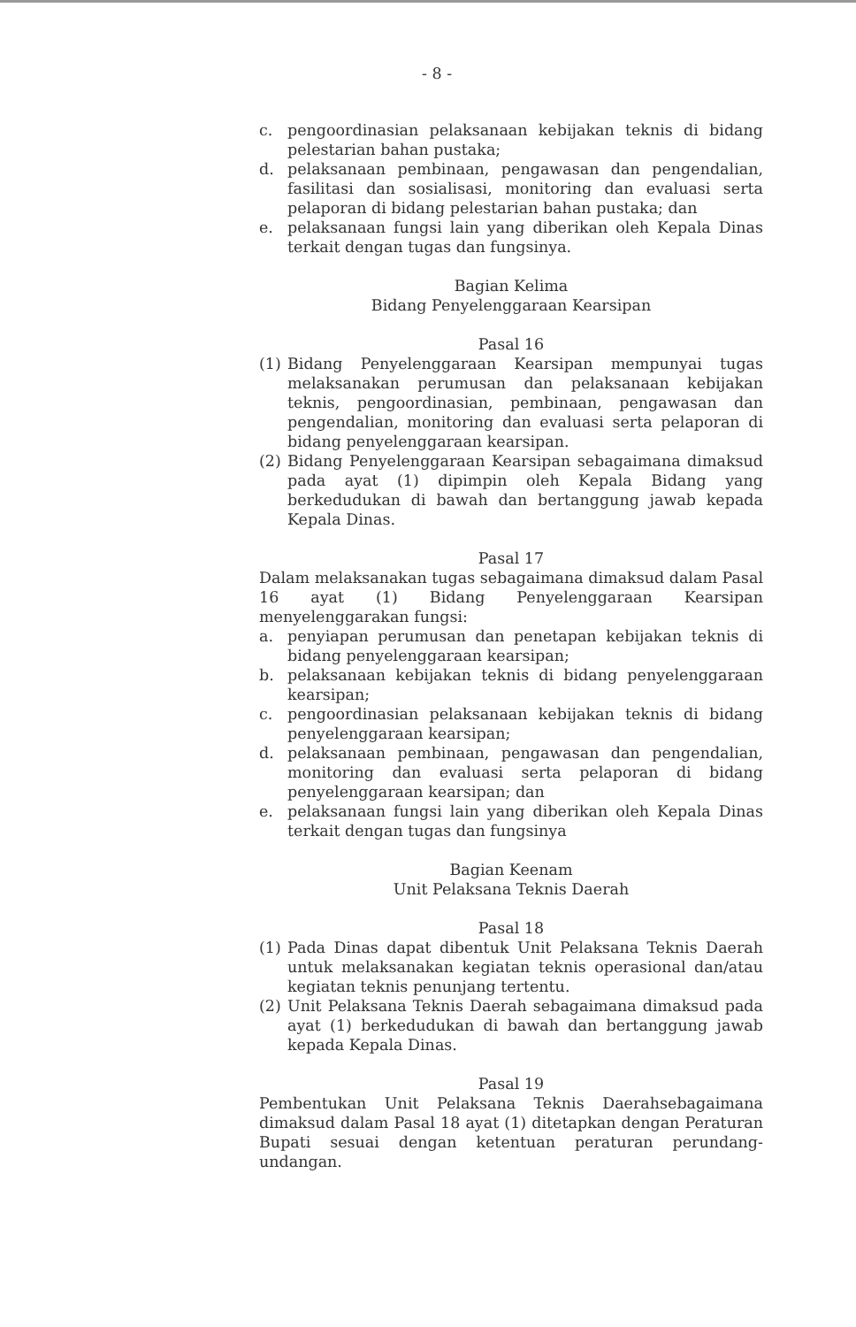- 8 -
c. pengoordinasian pelaksanaan kebijakan teknis di bidang pelestarian bahan pustaka;
d. pelaksanaan pembinaan, pengawasan dan pengendalian, fasilitasi dan sosialisasi, monitoring dan evaluasi serta pelaporan di bidang pelestarian bahan pustaka; dan
e. pelaksanaan fungsi lain yang diberikan oleh Kepala Dinas terkait dengan tugas dan fungsinya.
Bagian Kelima
Bidang Penyelenggaraan Kearsipan
Pasal 16
(1) Bidang Penyelenggaraan Kearsipan mempunyai tugas melaksanakan perumusan dan pelaksanaan kebijakan teknis, pengoordinasian, pembinaan, pengawasan dan pengendalian, monitoring dan evaluasi serta pelaporan di bidang penyelenggaraan kearsipan.
(2) Bidang Penyelenggaraan Kearsipan sebagaimana dimaksud pada ayat (1) dipimpin oleh Kepala Bidang yang berkedudukan di bawah dan bertanggung jawab kepada Kepala Dinas.
Pasal 17
Dalam melaksanakan tugas sebagaimana dimaksud dalam Pasal 16 ayat (1) Bidang Penyelenggaraan Kearsipan menyelenggarakan fungsi:
a. penyiapan perumusan dan penetapan kebijakan teknis di bidang penyelenggaraan kearsipan;
b. pelaksanaan kebijakan teknis di bidang penyelenggaraan kearsipan;
c. pengoordinasian pelaksanaan kebijakan teknis di bidang penyelenggaraan kearsipan;
d. pelaksanaan pembinaan, pengawasan dan pengendalian, monitoring dan evaluasi serta pelaporan di bidang penyelenggaraan kearsipan; dan
e. pelaksanaan fungsi lain yang diberikan oleh Kepala Dinas terkait dengan tugas dan fungsinya
Bagian Keenam
Unit Pelaksana Teknis Daerah
Pasal 18
(1) Pada Dinas dapat dibentuk Unit Pelaksana Teknis Daerah untuk melaksanakan kegiatan teknis operasional dan/atau kegiatan teknis penunjang tertentu.
(2) Unit Pelaksana Teknis Daerah sebagaimana dimaksud pada ayat (1) berkedudukan di bawah dan bertanggung jawab kepada Kepala Dinas.
Pasal 19
Pembentukan Unit Pelaksana Teknis Daerahsebagaimana dimaksud dalam Pasal 18 ayat (1) ditetapkan dengan Peraturan Bupati sesuai dengan ketentuan peraturan perundang-undangan.